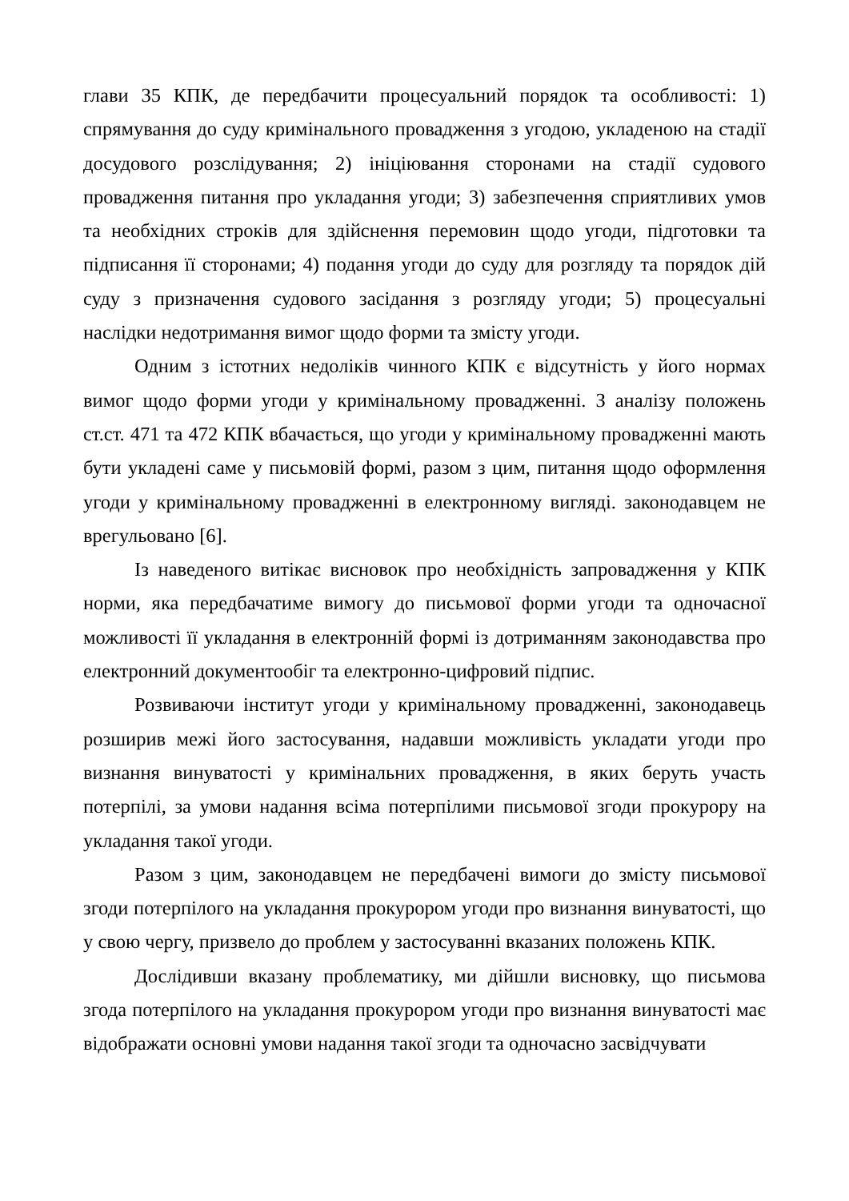глави 35 КПК, де передбачити процесуальний порядок та особливості: 1) спрямування до суду кримінального провадження з угодою, укладеною на стадії досудового розслідування; 2) ініціювання сторонами на стадії судового провадження питання про укладання угоди; 3) забезпечення сприятливих умов та необхідних строків для здійснення перемовин щодо угоди, підготовки та підписання її сторонами; 4) подання угоди до суду для розгляду та порядок дій суду з призначення судового засідання з розгляду угоди; 5) процесуальні наслідки недотримання вимог щодо форми та змісту угоди.
Одним з істотних недоліків чинного КПК є відсутність у його нормах вимог щодо форми угоди у кримінальному провадженні. З аналізу положень ст.ст. 471 та 472 КПК вбачається, що угоди у кримінальному провадженні мають бути укладені саме у письмовій формі, разом з цим, питання щодо оформлення угоди у кримінальному провадженні в електронному вигляді. законодавцем не врегульовано [6].
Із наведеного витікає висновок про необхідність запровадження у КПК норми, яка передбачатиме вимогу до письмової форми угоди та одночасної можливості її укладання в електронній формі із дотриманням законодавства про електронний документообіг та електронно-цифровий підпис.
Розвиваючи інститут угоди у кримінальному провадженні, законодавець розширив межі його застосування, надавши можливість укладати угоди про визнання винуватості у кримінальних провадження, в яких беруть участь потерпілі, за умови надання всіма потерпілими письмової згоди прокурору на укладання такої угоди.
Разом з цим, законодавцем не передбачені вимоги до змісту письмової згоди потерпілого на укладання прокурором угоди про визнання винуватості, що у свою чергу, призвело до проблем у застосуванні вказаних положень КПК.
Дослідивши вказану проблематику, ми дійшли висновку, що письмова згода потерпілого на укладання прокурором угоди про визнання винуватості має відображати основні умови надання такої згоди та одночасно засвідчувати